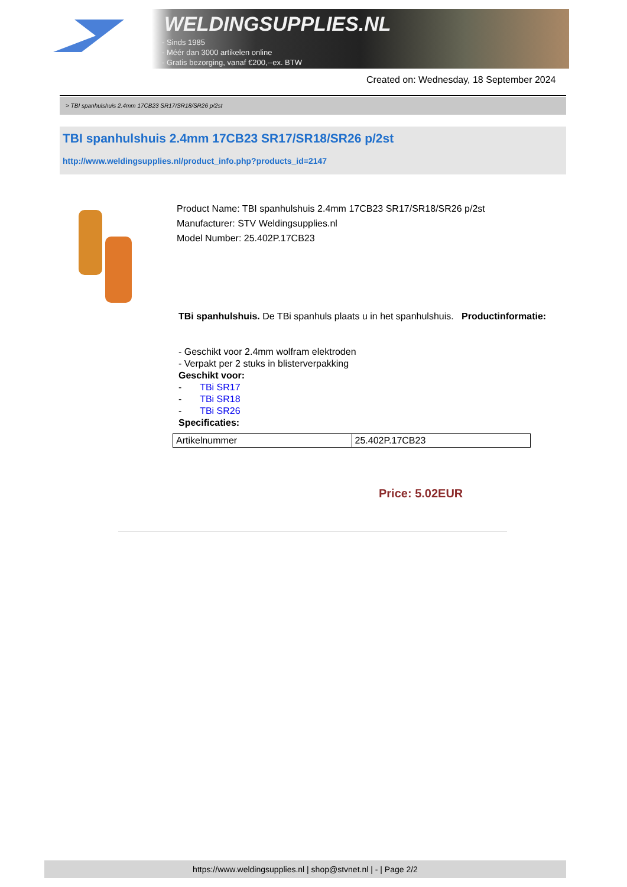WELDINGSUPPLIES.NL
- Sinds 1985
- Méér dan 3000 artikelen online
- Gratis bezorging, vanaf €200,--ex. BTW
Created on: Wednesday, 18 September 2024
> TBI spanhulshuis 2.4mm 17CB23 SR17/SR18/SR26 p/2st
TBI spanhulshuis 2.4mm 17CB23 SR17/SR18/SR26 p/2st
http://www.weldingsupplies.nl/product_info.php?products_id=2147
Product Name: TBI spanhulshuis 2.4mm 17CB23 SR17/SR18/SR26 p/2st
Manufacturer: STV Weldingsupplies.nl
Model Number: 25.402P.17CB23
TBi spanhulshuis. De TBi spanhuls plaats u in het spanhulshuis. Productinformatie:
- Geschikt voor 2.4mm wolfram elektroden
- Verpakt per 2 stuks in blisterverpakking
Geschikt voor:
- TBi SR17
- TBi SR18
- TBi SR26
Specificaties:
| Artikelnummer | 25.402P.17CB23 |
Price: 5.02EUR
https://www.weldingsupplies.nl | shop@stvnet.nl | - | Page 2/2